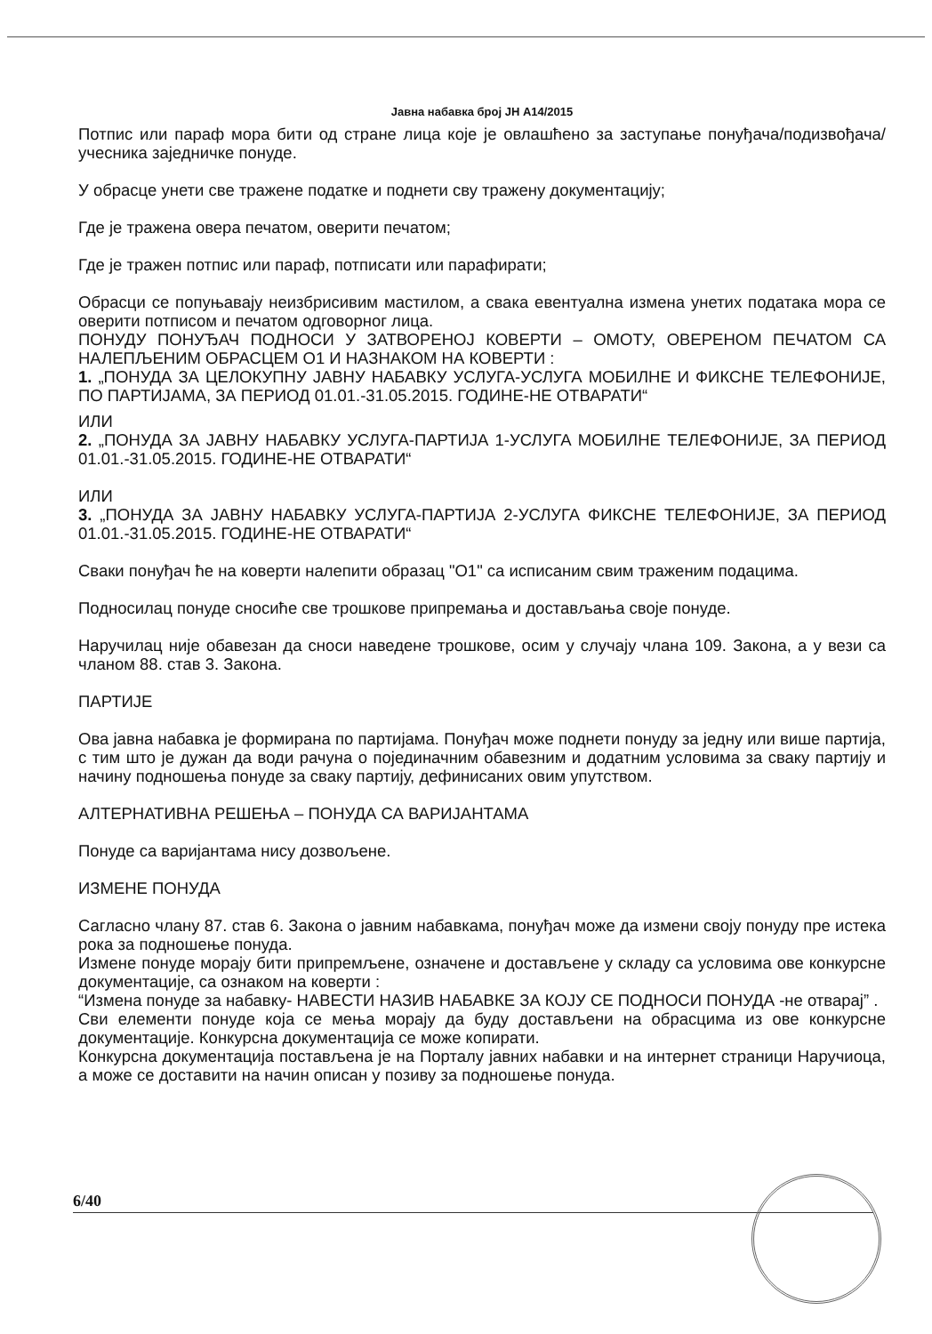Јавна набавка број ЈН А14/2015
Потпис или параф мора бити од стране лица које је овлашћено за заступање понуђача/подизвођача/учесника заједничке понуде.
У обрасце унети све тражене податке и поднети сву тражену документацију;
Где је тражена овера печатом, оверити печатом;
Где је тражен потпис или параф, потписати или парафирати;
Обрасци се попуњавају неизбрисивим мастилом, а свака евентуална измена унетих података мора се оверити потписом и печатом одговорног лица.
ПОНУДУ ПОНУЂАЧ ПОДНОСИ У ЗАТВОРЕНОЈ КОВЕРТИ – ОМОТУ, ОВЕРЕНОМ ПЕЧАТОМ СА НАЛЕПЉЕНИМ ОБРАСЦЕМ О1 И НАЗНАКОМ НА КОВЕРТИ :
1. „ПОНУДА ЗА ЦЕЛОКУПНУ ЈАВНУ НАБАВКУ УСЛУГА-УСЛУГА МОБИЛНЕ И ФИКСНЕ ТЕЛЕФОНИЈЕ, ПО ПАРТИЈАМА, ЗА ПЕРИОД 01.01.-31.05.2015. ГОДИНЕ-НЕ ОТВАРАТИ“
ИЛИ
2. „ПОНУДА ЗА ЈАВНУ НАБАВКУ УСЛУГА-ПАРТИЈА 1-УСЛУГА МОБИЛНЕ ТЕЛЕФОНИЈЕ, ЗА ПЕРИОД 01.01.-31.05.2015. ГОДИНЕ-НЕ ОТВАРАТИ“
ИЛИ
3. „ПОНУДА ЗА ЈАВНУ НАБАВКУ УСЛУГА-ПАРТИЈА 2-УСЛУГА ФИКСНЕ ТЕЛЕФОНИЈЕ, ЗА ПЕРИОД 01.01.-31.05.2015. ГОДИНЕ-НЕ ОТВАРАТИ“
Сваки понуђач ће на коверти налепити образац "О1" са исписаним свим траженим подацима.
Подносилац понуде сносиће све трошкове припремања и достављања своје понуде.
Наручилац није обавезан да сноси наведене трошкове, осим у случају члана 109. Закона, а у вези са чланом 88. став 3. Закона.
ПАРТИЈЕ
Ова јавна набавка је формирана по партијама. Понуђач може поднети понуду за једну или више партија, с тим што је дужан да води рачуна о појединачним обавезним и додатним условима за сваку партију и начину подношења понуде за сваку партију, дефинисаних овим упутством.
АЛТЕРНАТИВНА РЕШЕЊА – ПОНУДА СА ВАРИЈАНТАМА
Понуде са варијантама нису дозвољене.
ИЗМЕНЕ ПОНУДА
Сагласно члану 87. став 6. Закона о јавним набавкама, понуђач може да измени своју понуду пре истека рока за подношење понуда.
Измене понуде морају бити припремљене, означене и достављене у складу са условима ове конкурсне документације, са ознаком на коверти :
“Измена понуде за набавку- НАВЕСТИ НАЗИВ НАБАВКЕ ЗА КОЈУ СЕ ПОДНОСИ ПОНУДА -не отварај” .
Сви елементи понуде која се мења морају да буду достављени на обрасцима из ове конкурсне документације. Конкурсна документација се може копирати.
Конкурсна документација постављена је на Порталу јавних набавки и на интернет страници Наручиоца, а може се доставити на начин описан у позиву за подношење понуда.
6/40